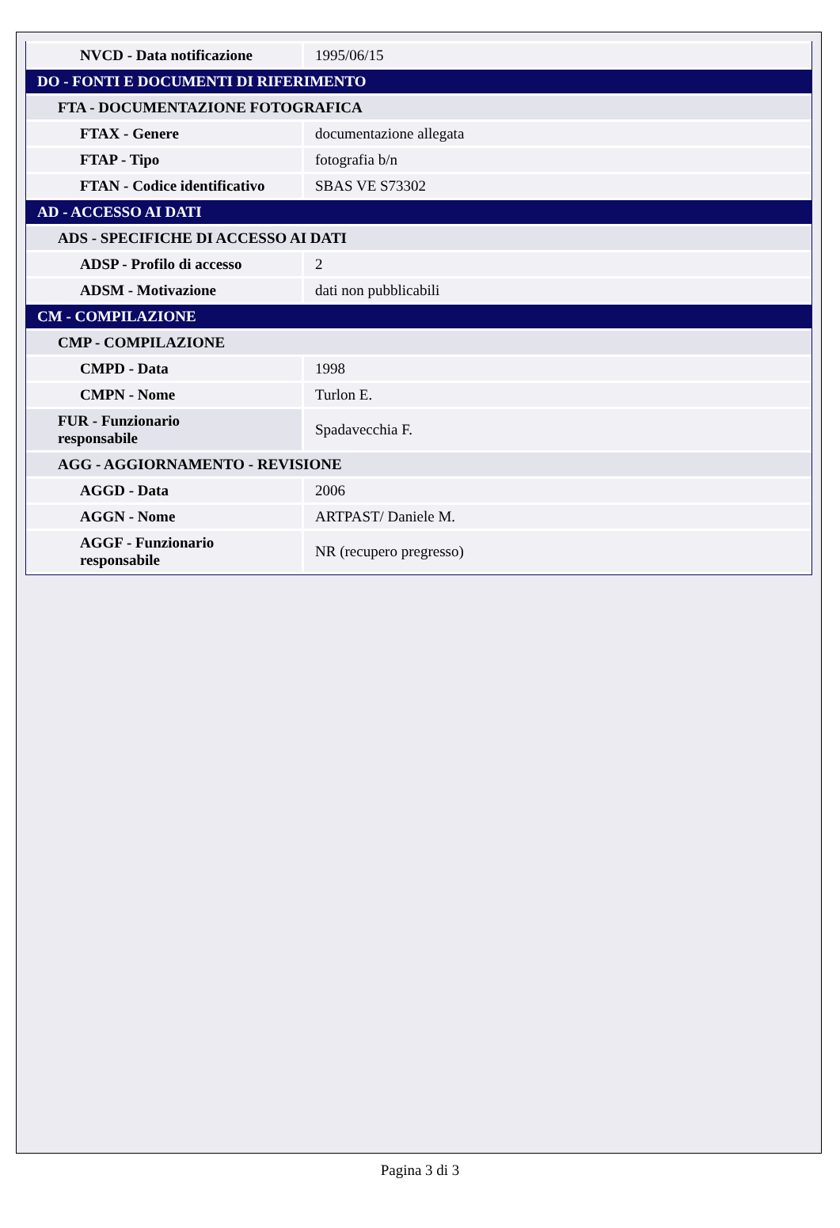| NVCD - Data notificazione | 1995/06/15 |
| DO - FONTI E DOCUMENTI DI RIFERIMENTO | |
| FTA - DOCUMENTAZIONE FOTOGRAFICA | |
| FTAX - Genere | documentazione allegata |
| FTAP - Tipo | fotografia b/n |
| FTAN - Codice identificativo | SBAS VE S73302 |
| AD - ACCESSO AI DATI | |
| ADS - SPECIFICHE DI ACCESSO AI DATI | |
| ADSP - Profilo di accesso | 2 |
| ADSM - Motivazione | dati non pubblicabili |
| CM - COMPILAZIONE | |
| CMP - COMPILAZIONE | |
| CMPD - Data | 1998 |
| CMPN - Nome | Turlon E. |
| FUR - Funzionario responsabile | Spadavecchia F. |
| AGG - AGGIORNAMENTO - REVISIONE | |
| AGGD - Data | 2006 |
| AGGN - Nome | ARTPAST/ Daniele M. |
| AGGF - Funzionario responsabile | NR (recupero pregresso) |
Pagina 3 di 3